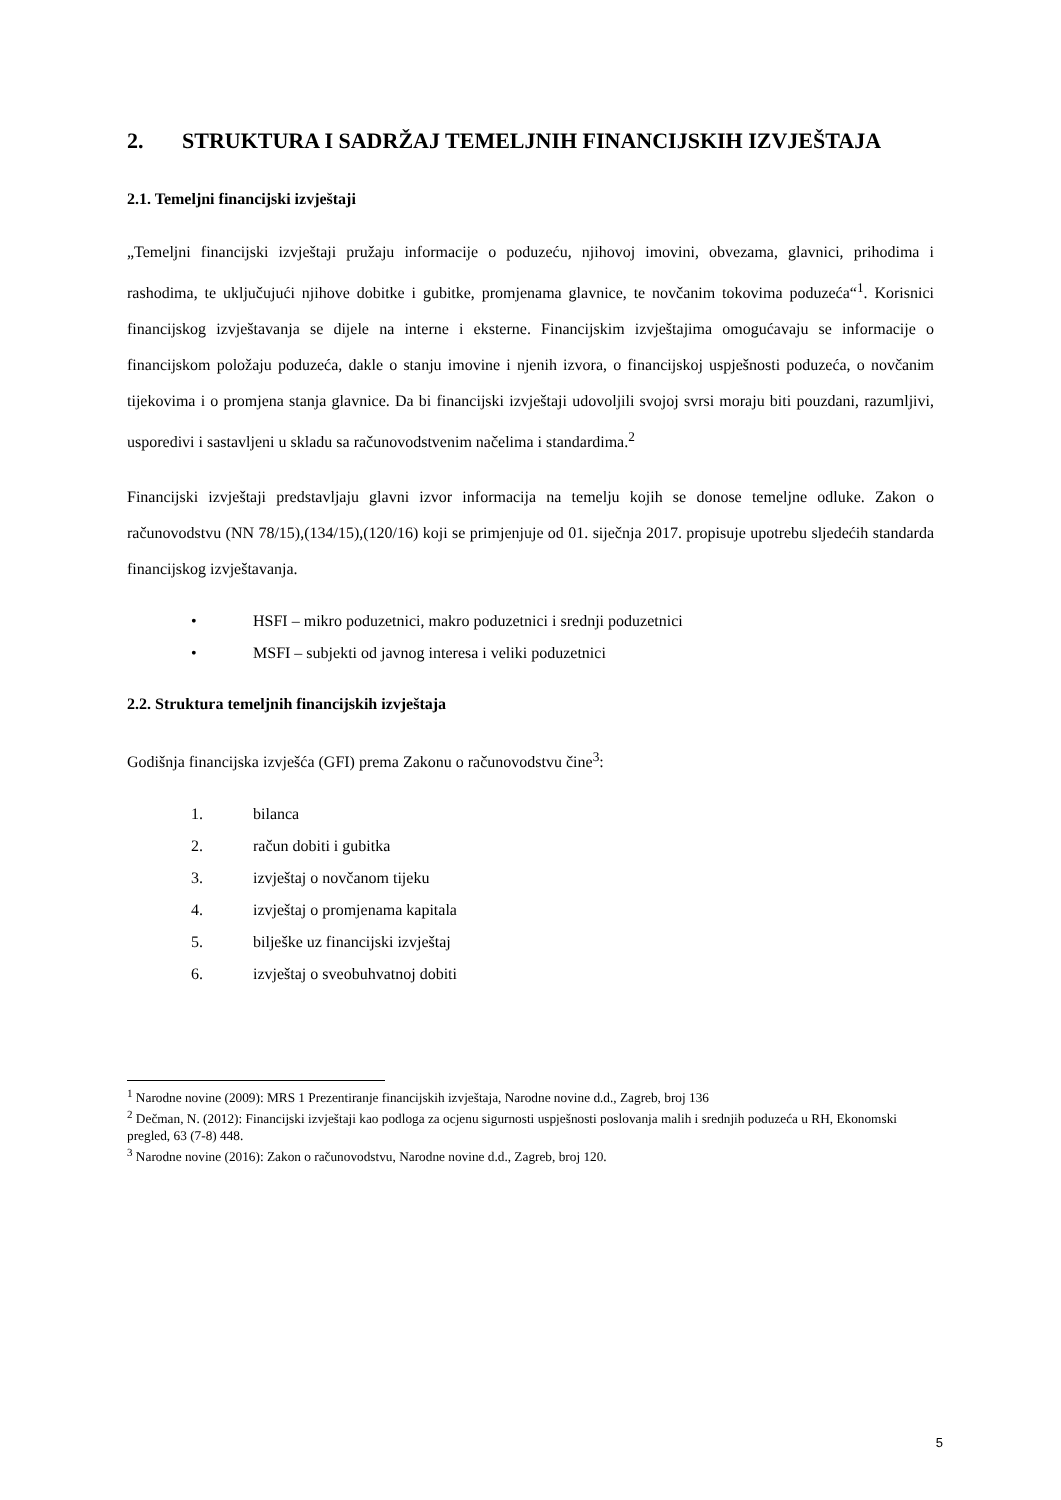2. STRUKTURA I SADRŽAJ TEMELJNIH FINANCIJSKIH IZVJEŠTAJA
2.1. Temeljni financijski izvještaji
„Temeljni financijski izvještaji pružaju informacije o poduzeću, njihovoj imovini, obvezama, glavnici, prihodima i rashodima, te uključujući njihove dobitke i gubitke, promjenama glavnice, te novčanim tokovima poduzeća“<sup>1</sup>. Korisnici financijskog izvještavanja se dijele na interne i eksterne. Financijskim izvještajima omogućavaju se informacije o financijskom položaju poduzeća, dakle o stanju imovine i njenih izvora, o financijskoj uspješnosti poduzeća, o novčanim tijekovima i o promjena stanja glavnice. Da bi financijski izvještaji udovoljili svojoj svrsi moraju biti pouzdani, razumljivi, usporedivi i sastavljeni u skladu sa računovodstvenim načelima i standardima.<sup>2</sup>
Financijski izvještaji predstavljaju glavni izvor informacija na temelju kojih se donose temeljne odluke. Zakon o računovodstvu (NN 78/15),(134/15),(120/16) koji se primjenjuje od 01. siječnja 2017. propisuje upotrebu sljedećih standarda financijskog izvještavanja.
• HSFI – mikro poduzetnici, makro poduzetnici i srednji poduzetnici
• MSFI – subjekti od javnog interesa i veliki poduzetnici
2.2. Struktura temeljnih financijskih izvještaja
Godišnja financijska izvješća (GFI) prema Zakonu o računovodstvu čine<sup>3</sup>:
1. bilanca
2. račun dobiti i gubitka
3. izvještaj o novčanom tijeku
4. izvještaj o promjenama kapitala
5. bilješke uz financijski izvještaj
6. izvještaj o sveobuhvatnoj dobiti
<sup>1</sup> Narodne novine (2009): MRS 1 Prezentiranje financijskih izvještaja, Narodne novine d.d., Zagreb, broj 136
<sup>2</sup> Dečman, N. (2012): Financijski izvještaji kao podloga za ocjenu sigurnosti uspješnosti poslovanja malih i srednjih poduzeća u RH, Ekonomski pregled, 63 (7-8) 448.
<sup>3</sup> Narodne novine (2016): Zakon o računovodstvu, Narodne novine d.d., Zagreb, broj 120.
5